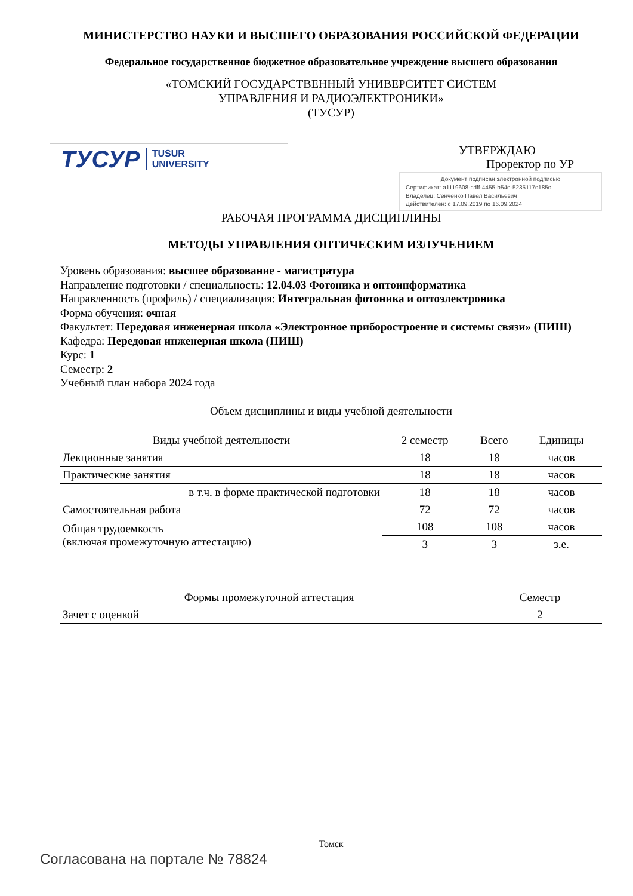МИНИСТЕРСТВО НАУКИ И ВЫСШЕГО ОБРАЗОВАНИЯ РОССИЙСКОЙ ФЕДЕРАЦИИ
Федеральное государственное бюджетное образовательное учреждение высшего образования
«ТОМСКИЙ ГОСУДАРСТВЕННЫЙ УНИВЕРСИТЕТ СИСТЕМ
УПРАВЛЕНИЯ И РАДИОЭЛЕКТРОНИКИ»
(ТУСУР)
ТУСУР TUSUR
UNIVERSITY
УТВЕРЖДАЮ
Проректор по УР
Документ подписан электронной подписью
Сертификат: a1119608-cdff-4455-b54e-5235117c185c
Владелец: Сенченко Павел Васильевич
Действителен: с 17.09.2019 по 16.09.2024
РАБОЧАЯ ПРОГРАММА ДИСЦИПЛИНЫ
МЕТОДЫ УПРАВЛЕНИЯ ОПТИЧЕСКИМ ИЗЛУЧЕНИЕМ
Уровень образования: высшее образование - магистратура
Направление подготовки / специальность: 12.04.03 Фотоника и оптоинформатика
Направленность (профиль) / специализация: Интегральная фотоника и оптоэлектроника
Форма обучения: очная
Факультет: Передовая инженерная школа «Электронное приборостроение и системы связи» (ПИШ)
Кафедра: Передовая инженерная школа (ПИШ)
Курс: 1
Семестр: 2
Учебный план набора 2024 года
Объем дисциплины и виды учебной деятельности
| Виды учебной деятельности | 2 семестр | Всего | Единицы |
| --- | --- | --- | --- |
| Лекционные занятия | 18 | 18 | часов |
| Практические занятия | 18 | 18 | часов |
| в т.ч. в форме практической подготовки | 18 | 18 | часов |
| Самостоятельная работа | 72 | 72 | часов |
| Общая трудоемкость (включая промежуточную аттестацию) | 108 | 108 | часов |
| | 3 | 3 | з.е. |
| Формы промежуточной аттестация | Семестр |
| --- | --- |
| Зачет с оценкой | 2 |
Томск
Согласована на портале № 78824